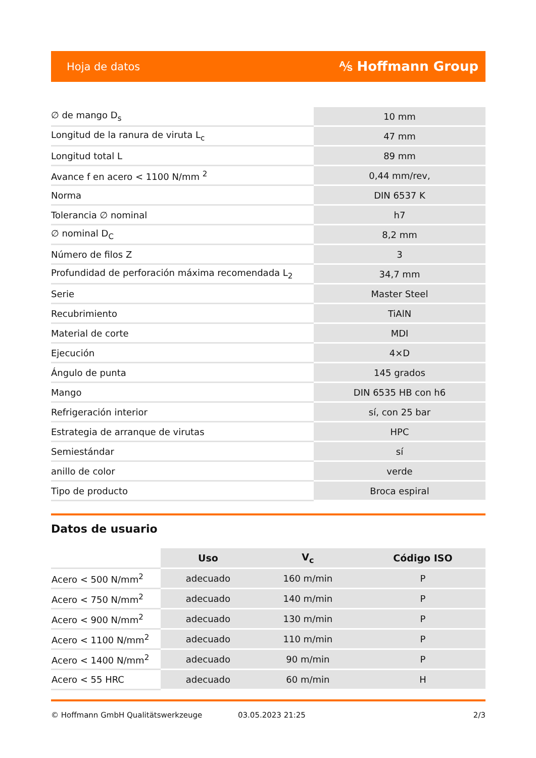Hoja de datos ⅍ Hoffmann Group
| ∅ de mango D<sub>s</sub> | 10 mm |
| Longitud de la ranura de viruta L<sub>c</sub> | 47 mm |
| Longitud total L | 89 mm |
| Avance f en acero < 1100 N/mm <sup>2</sup> | 0,44 mm/rev, |
| Norma | DIN 6537 K |
| Tolerancia ∅ nominal | h7 |
| ∅ nominal D<sub>C</sub> | 8,2 mm |
| Número de filos Z | 3 |
| Profundidad de perforación máxima recomendada L<sub>2</sub> | 34,7 mm |
| Serie | Master Steel |
| Recubrimiento | TiAlN |
| Material de corte | MDI |
| Ejecución | 4×D |
| Ángulo de punta | 145 grados |
| Mango | DIN 6535 HB con h6 |
| Refrigeración interior | sí, con 25 bar |
| Estrategia de arranque de virutas | HPC |
| Semiestándar | sí |
| anillo de color | verde |
| Tipo de producto | Broca espiral |
Datos de usuario
| | Uso | V<sub>c</sub> | Código ISO |
| --- | --- | --- | --- |
| Acero < 500 N/mm<sup>2</sup> | adecuado | 160 m/min | P |
| Acero < 750 N/mm<sup>2</sup> | adecuado | 140 m/min | P |
| Acero < 900 N/mm<sup>2</sup> | adecuado | 130 m/min | P |
| Acero < 1100 N/mm<sup>2</sup> | adecuado | 110 m/min | P |
| Acero < 1400 N/mm<sup>2</sup> | adecuado | 90 m/min | P |
| Acero < 55 HRC | adecuado | 60 m/min | H |
© Hoffmann GmbH Qualitätswerkzeuge 03.05.2023 21:25 2/3